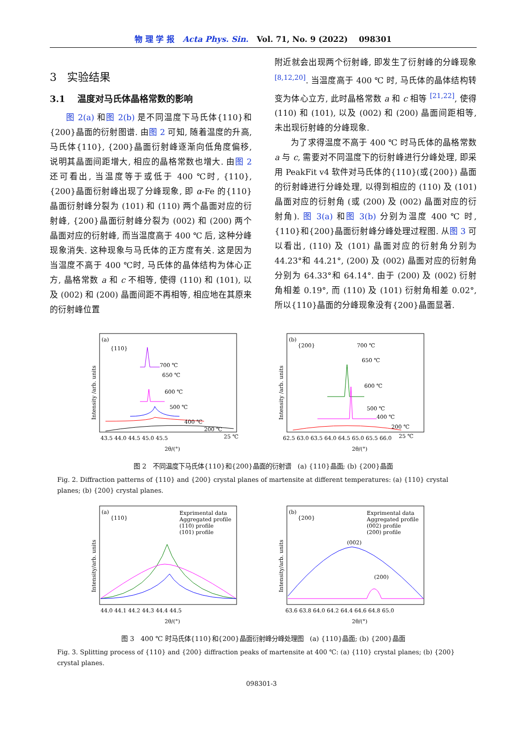物 理 学 报 Acta Phys. Sin. Vol. 71, No. 9 (2022) 098301
3 实验结果
3.1 温度对马氏体晶格常数的影响
图 2(a) 和图 2(b) 是不同温度下马氏体{110}和{200}晶面的衍射图谱. 由图 2 可知, 随着温度的升高, 马氏体{110}, {200}晶面衍射峰逐渐向低角度偏移, 说明其晶面间距增大, 相应的晶格常数也增大. 由图 2 还可看出, 当温度等于或低于 400 ℃时, {110}, {200}晶面衍射峰出现了分峰现象, 即 α-Fe 的{110}晶面衍射峰分裂为 (101) 和 (110) 两个晶面对应的衍射峰, {200}晶面衍射峰分裂为 (002) 和 (200) 两个晶面对应的衍射峰, 而当温度高于 400 ℃ 后, 这种分峰现象消失. 这种现象与马氏体的正方度有关. 这是因为当温度不高于 400 ℃时, 马氏体的晶体结构为体心正方, 晶格常数 a 和 c 不相等, 使得 (110) 和 (101), 以及 (002) 和 (200) 晶面间距不再相等, 相应地在其原来的衍射峰位置
附近就会出现两个衍射峰, 即发生了衍射峰的分峰现象 <sup>[8,12,20]</sup>. 当温度高于 400 ℃ 时, 马氏体的晶体结构转变为体心立方, 此时晶格常数 a 和 c 相等 <sup>[21,22]</sup>, 使得 (110) 和 (101), 以及 (002) 和 (200) 晶面间距相等, 未出现衍射峰的分峰现象.
为了求得温度不高于 400 ℃ 时马氏体的晶格常数 a 与 c, 需要对不同温度下的衍射峰进行分峰处理, 即采用 PeakFit v4 软件对马氏体的{110}(或{200}) 晶面的衍射峰进行分峰处理, 以得到相应的 (110) 及 (101) 晶面对应的衍射角 (或 (200) 及 (002) 晶面对应的衍射角). 图 3(a) 和图 3(b) 分别为温度 400 ℃ 时, {110}和{200}晶面衍射峰分峰处理过程图. 从图 3 可以看出, (110) 及 (101) 晶面对应的衍射角分别为 44.23°和 44.21°, (200) 及 (002) 晶面对应的衍射角分别为 64.33°和 64.14°. 由于 (200) 及 (002) 衍射角相差 0.19°, 而 (110) 及 (101) 衍射角相差 0.02°, 所以{110}晶面的分峰现象没有{200}晶面显著.
(a)
{110}
Intensity /arb. units
700 ℃
650 ℃
600 ℃
500 ℃
400 ℃
200 ℃
25 ℃
43.5 44.0 44.5 45.0 45.5
2θ/(°)
(b)
{200}
Intensity /arb. units
700 ℃
650 ℃
600 ℃
500 ℃
400 ℃
200 ℃
25 ℃
62.5 63.0 63.5 64.0 64.5 65.0 65.5 66.0
2θ/(°)
图 2 不同温度下马氏体{110}和{200}晶面的衍射谱 (a) {110}晶面; (b) {200}晶面
Fig. 2. Diffraction patterns of {110} and {200} crystal planes of martensite at different temperatures: (a) {110} crystal planes; (b) {200} crystal planes.
(a)
{110}
Exprimental data
Aggregated profile
(110) profile
(101) profile
Intensity/arb. units
44.0 44.1 44.2 44.3 44.4 44.5
2θ/(°)
(b)
{200}
Exprimental data
Aggregated profile
(002) profile
(200) profile
Intensity/arb. units
(002)
(200)
63.6 63.8 64.0 64.2 64.4 64.6 64.8 65.0
2θ/(°)
图 3 400 ℃ 时马氏体{110}和{200}晶面衍射峰分峰处理图 (a) {110}晶面; (b) {200}晶面
Fig. 3. Splitting process of {110} and {200} diffraction peaks of martensite at 400 ℃: (a) {110} crystal planes; (b) {200} crystal planes.
098301-3